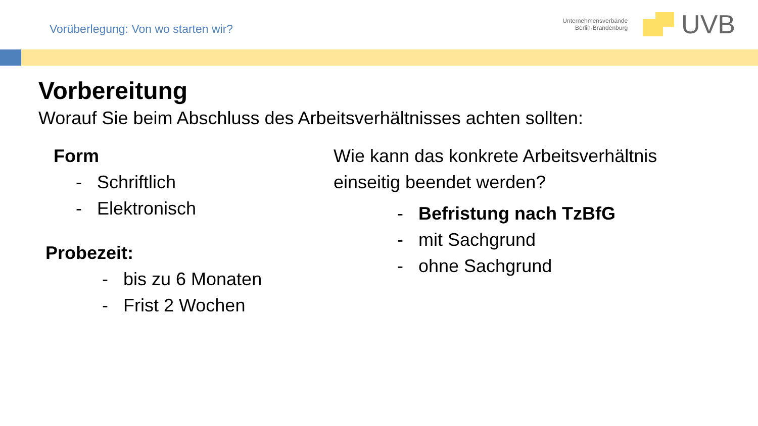Vorüberlegung: Von wo starten wir?
Unternehmensverbände
Berlin-Brandenburg
UVB
Vorbereitung
Worauf Sie beim Abschluss des Arbeitsverhältnisses achten sollten:
Form
- Schriftlich
- Elektronisch
Probezeit:
- bis zu 6 Monaten
- Frist 2 Wochen
Wie kann das konkrete Arbeitsverhältnis
einseitig beendet werden?
- Befristung nach TzBfG
- mit Sachgrund
- ohne Sachgrund